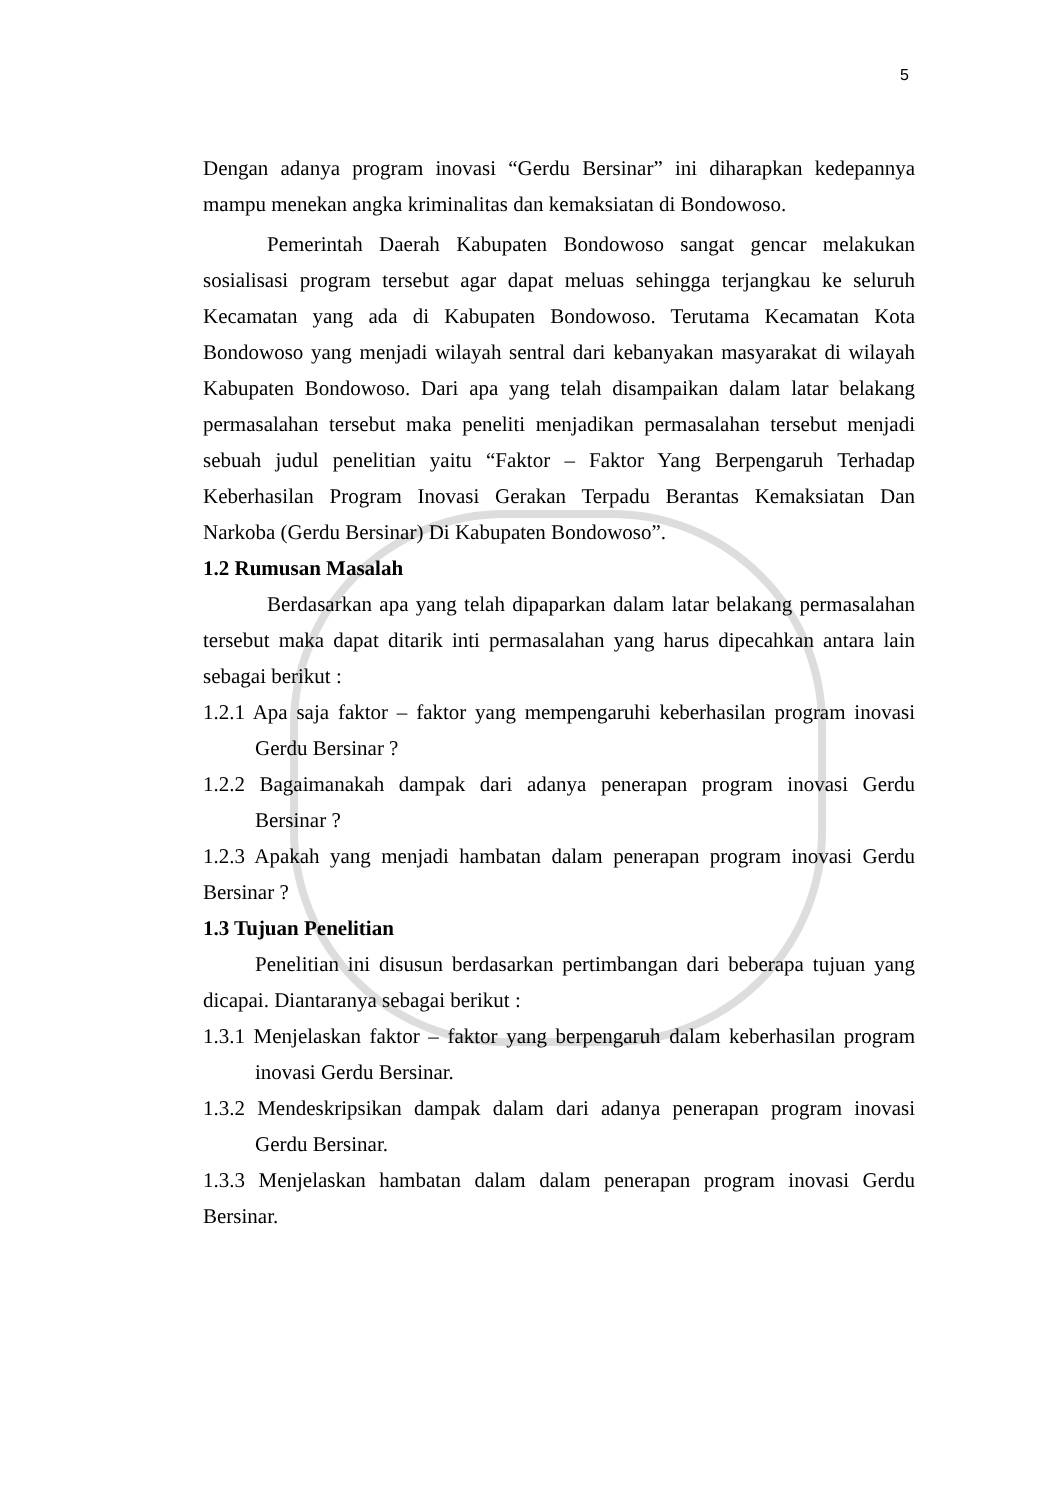5
Dengan adanya program inovasi “Gerdu Bersinar” ini diharapkan kedepannya mampu menekan angka kriminalitas dan kemaksiatan di Bondowoso.
Pemerintah Daerah Kabupaten Bondowoso sangat gencar melakukan sosialisasi program tersebut agar dapat meluas sehingga terjangkau ke seluruh Kecamatan yang ada di Kabupaten Bondowoso. Terutama Kecamatan Kota Bondowoso yang menjadi wilayah sentral dari kebanyakan masyarakat di wilayah Kabupaten Bondowoso. Dari apa yang telah disampaikan dalam latar belakang permasalahan tersebut maka peneliti menjadikan permasalahan tersebut menjadi sebuah judul penelitian yaitu “Faktor – Faktor Yang Berpengaruh Terhadap Keberhasilan Program Inovasi Gerakan Terpadu Berantas Kemaksiatan Dan Narkoba (Gerdu Bersinar) Di Kabupaten Bondowoso”.
1.2 Rumusan Masalah
Berdasarkan apa yang telah dipaparkan dalam latar belakang permasalahan tersebut maka dapat ditarik inti permasalahan yang harus dipecahkan antara lain sebagai berikut :
1.2.1 Apa saja faktor – faktor yang mempengaruhi keberhasilan program inovasi Gerdu Bersinar ?
1.2.2 Bagaimanakah dampak dari adanya penerapan program inovasi Gerdu Bersinar ?
1.2.3 Apakah yang menjadi hambatan dalam penerapan program inovasi Gerdu Bersinar ?
1.3 Tujuan Penelitian
Penelitian ini disusun berdasarkan pertimbangan dari beberapa tujuan yang dicapai. Diantaranya sebagai berikut :
1.3.1 Menjelaskan faktor – faktor yang berpengaruh dalam keberhasilan program inovasi Gerdu Bersinar.
1.3.2 Mendeskripsikan dampak dalam dari adanya penerapan program inovasi Gerdu Bersinar.
1.3.3 Menjelaskan hambatan dalam dalam penerapan program inovasi Gerdu Bersinar.